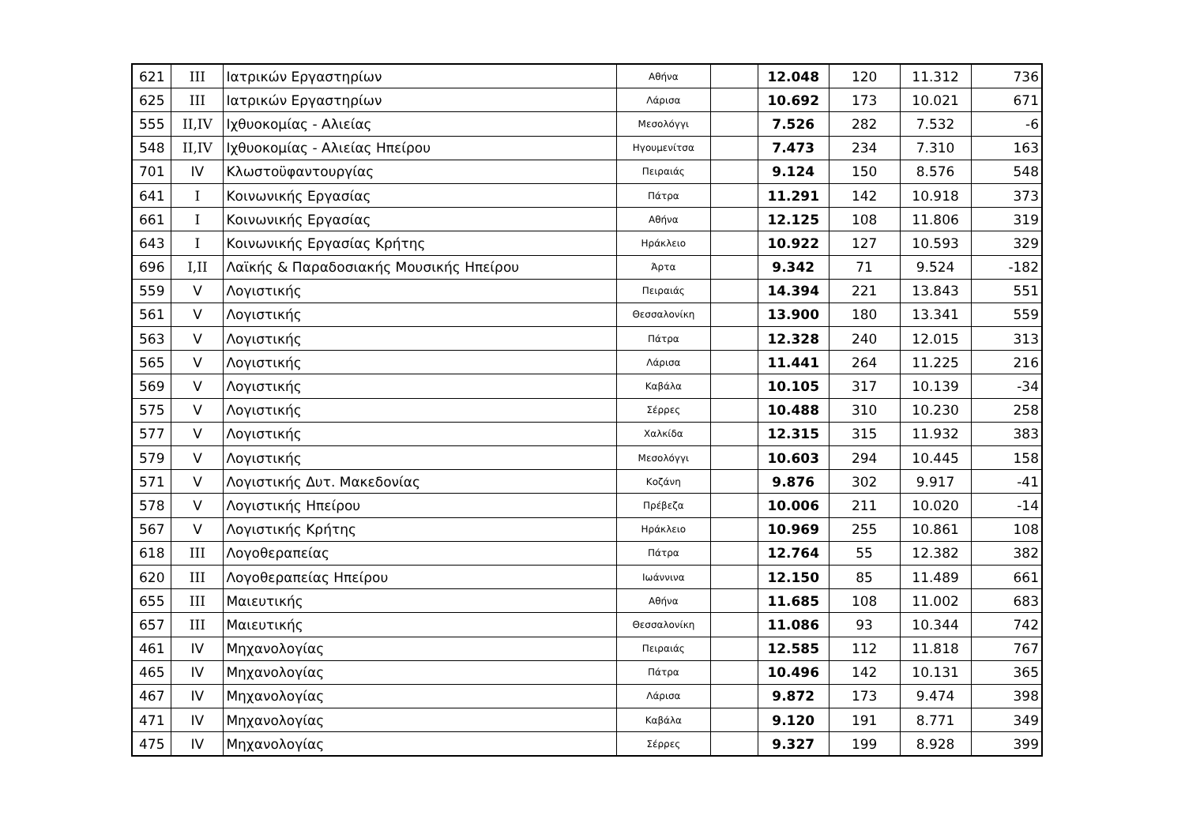| 621 | III | Ιατρικών Εργαστηρίων | Αθήνα | | 12.048 | 120 | 11.312 | 736 |
| 625 | III | Ιατρικών Εργαστηρίων | Λάρισα | | 10.692 | 173 | 10.021 | 671 |
| 555 | II,IV | Ιχθυοκομίας - Αλιείας | Μεσολόγγι | | 7.526 | 282 | 7.532 | -6 |
| 548 | II,IV | Ιχθυοκομίας - Αλιείας Ηπείρου | Ηγουμενίτσα | | 7.473 | 234 | 7.310 | 163 |
| 701 | IV | Κλωστοϋφαντουργίας | Πειραιάς | | 9.124 | 150 | 8.576 | 548 |
| 641 | I | Κοινωνικής Εργασίας | Πάτρα | | 11.291 | 142 | 10.918 | 373 |
| 661 | I | Κοινωνικής Εργασίας | Αθήνα | | 12.125 | 108 | 11.806 | 319 |
| 643 | I | Κοινωνικής Εργασίας Κρήτης | Ηράκλειο | | 10.922 | 127 | 10.593 | 329 |
| 696 | I,II | Λαϊκής & Παραδοσιακής Μουσικής Ηπείρου | Άρτα | | 9.342 | 71 | 9.524 | -182 |
| 559 | V | Λογιστικής | Πειραιάς | | 14.394 | 221 | 13.843 | 551 |
| 561 | V | Λογιστικής | Θεσσαλονίκη | | 13.900 | 180 | 13.341 | 559 |
| 563 | V | Λογιστικής | Πάτρα | | 12.328 | 240 | 12.015 | 313 |
| 565 | V | Λογιστικής | Λάρισα | | 11.441 | 264 | 11.225 | 216 |
| 569 | V | Λογιστικής | Καβάλα | | 10.105 | 317 | 10.139 | -34 |
| 575 | V | Λογιστικής | Σέρρες | | 10.488 | 310 | 10.230 | 258 |
| 577 | V | Λογιστικής | Χαλκίδα | | 12.315 | 315 | 11.932 | 383 |
| 579 | V | Λογιστικής | Μεσολόγγι | | 10.603 | 294 | 10.445 | 158 |
| 571 | V | Λογιστικής Δυτ. Μακεδονίας | Κοζάνη | | 9.876 | 302 | 9.917 | -41 |
| 578 | V | Λογιστικής Ηπείρου | Πρέβεζα | | 10.006 | 211 | 10.020 | -14 |
| 567 | V | Λογιστικής Κρήτης | Ηράκλειο | | 10.969 | 255 | 10.861 | 108 |
| 618 | III | Λογοθεραπείας | Πάτρα | | 12.764 | 55 | 12.382 | 382 |
| 620 | III | Λογοθεραπείας Ηπείρου | Ιωάννινα | | 12.150 | 85 | 11.489 | 661 |
| 655 | III | Μαιευτικής | Αθήνα | | 11.685 | 108 | 11.002 | 683 |
| 657 | III | Μαιευτικής | Θεσσαλονίκη | | 11.086 | 93 | 10.344 | 742 |
| 461 | IV | Μηχανολογίας | Πειραιάς | | 12.585 | 112 | 11.818 | 767 |
| 465 | IV | Μηχανολογίας | Πάτρα | | 10.496 | 142 | 10.131 | 365 |
| 467 | IV | Μηχανολογίας | Λάρισα | | 9.872 | 173 | 9.474 | 398 |
| 471 | IV | Μηχανολογίας | Καβάλα | | 9.120 | 191 | 8.771 | 349 |
| 475 | IV | Μηχανολογίας | Σέρρες | | 9.327 | 199 | 8.928 | 399 |